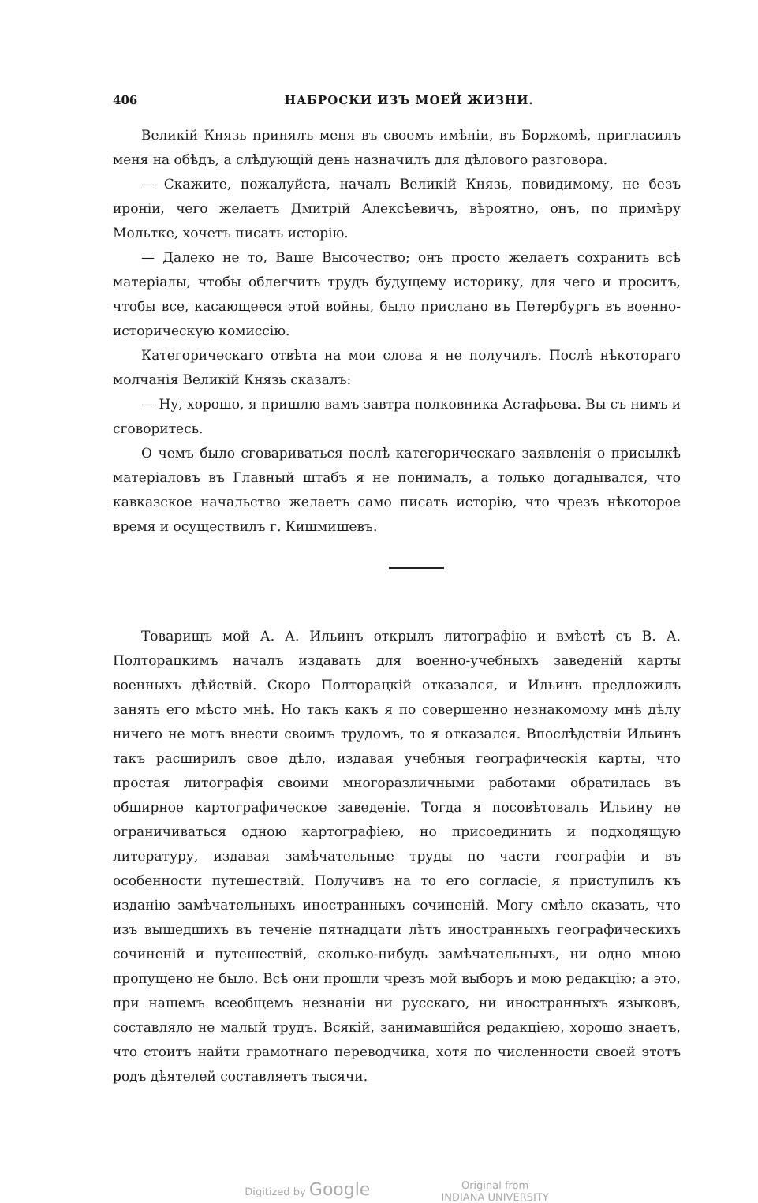406 НАБРОСКИ ИЗЪ МОЕЙ ЖИЗНИ.
Великій Князь принялъ меня въ своемъ имѣніи, въ Боржомѣ, пригласилъ меня на обѣдъ, а слѣдующій день назначилъ для дѣлового разговора.
— Скажите, пожалуйста, началъ Великій Князь, повидимому, не безъ ироніи, чего желаетъ Дмитрій Алексѣевичъ, вѣроятно, онъ, по примѣру Мольтке, хочетъ писать исторію.
— Далеко не то, Ваше Высочество; онъ просто желаетъ сохранить всѣ матеріалы, чтобы облегчить трудъ будущему историку, для чего и проситъ, чтобы все, касающееся этой войны, было прислано въ Петербургъ въ военно-историческую комиссію.
Категорическаго отвѣта на мои слова я не получилъ. Послѣ нѣкотораго молчанія Великій Князь сказалъ:
— Ну, хорошо, я пришлю вамъ завтра полковника Астафьева. Вы съ нимъ и сговоритесь.
О чемъ было сговариваться послѣ категорическаго заявленія о присылкѣ матеріаловъ въ Главный штабъ я не понималъ, а только догадывался, что кавказское начальство желаетъ само писать исторію, что чрезъ нѣкоторое время и осуществилъ г. Кишмишевъ.
Товарищъ мой А. А. Ильинъ открылъ литографію и вмѣстѣ съ В. А. Полторацкимъ началъ издавать для военно-учебныхъ заведеній карты военныхъ дѣйствій. Скоро Полторацкій отказался, и Ильинъ предложилъ занять его мѣсто мнѣ. Но такъ какъ я по совершенно незнакомому мнѣ дѣлу ничего не могъ внести своимъ трудомъ, то я отказался. Впослѣдствіи Ильинъ такъ расширилъ свое дѣло, издавая учебныя географическія карты, что простая литографія своими многоразличными работами обратилась въ обширное картографическое заведеніе. Тогда я посовѣтовалъ Ильину не ограничиваться одною картографіею, но присоединить и подходящую литературу, издавая замѣчательные труды по части географіи и въ особенности путешествій. Получивъ на то его согласіе, я приступилъ къ изданію замѣчательныхъ иностранныхъ сочиненій. Могу смѣло сказать, что изъ вышедшихъ въ теченіе пятнадцати лѣтъ иностранныхъ географическихъ сочиненій и путешествій, сколько-нибудь замѣчательныхъ, ни одно мною пропущено не было. Всѣ они прошли чрезъ мой выборъ и мою редакцію; а это, при нашемъ всеобщемъ незнаніи ни русскаго, ни иностранныхъ языковъ, составляло не малый трудъ. Всякій, занимавшійся редакціею, хорошо знаетъ, что стоитъ найти грамотнаго переводчика, хотя по численности своей этотъ родъ дѣятелей составляетъ тысячи.
Digitized by Google
Original from
INDIANA UNIVERSITY